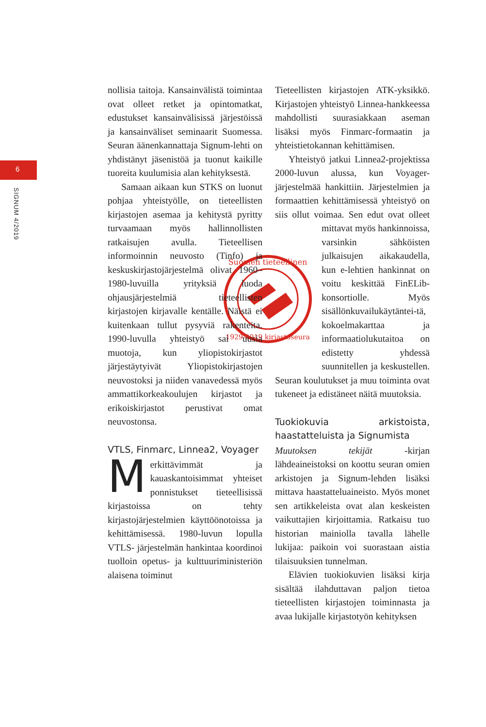6
SIGNUM 4/2019
Suomen tieteellinen
1929-2019 kirjastoseura
nollisia taitoja. Kansainvälistä toimintaa ovat olleet retket ja opintomatkat, edustukset kansainvälisissä järjestöissä ja kansainväliset seminaarit Suomessa. Seuran äänenkannattaja Signum-lehti on yhdistänyt jäsenistöä ja tuonut kaikille tuoreita kuulumisia alan kehityksestä.
Samaan aikaan kun STKS on luonut pohjaa yhteistyölle, on tieteellisten kirjastojen asemaa ja kehitystä pyritty turvaamaan myös hallinnollisten ratkaisujen avulla. Tieteellisen informoinnin neuvosto (Tinfo) ja keskuskirjastojärjestelmä olivat 1960–1980-luvuilla yrityksiä luoda ohjausjärjestelmiä tieteellisten kirjastojen kirjavalle kentälle. Näistä ei kuitenkaan tullut pysyviä rakenteita. 1990-luvulla yhteistyö sai uusia muotoja, kun yliopistokirjastot järjestäytyivät Yliopistokirjastojen neuvostoksi ja niiden vanavedessä myös ammattikorkeakoulujen kirjastot ja erikoiskirjastot perustivat omat neuvostonsa.
VTLS, Finmarc, Linnea2, Voyager
Merkittävimmät ja kauaskantoisimmat yhteiset ponnistukset tieteellisissä kirjastoissa on tehty kirjastojärjestelmien käyttöönotoissa ja kehittämisessä. 1980-luvun lopulla VTLS- järjestelmän hankintaa koordinoi tuolloin opetus- ja kulttuuriministeriön alaisena toiminut
Tieteellisten kirjastojen ATK-yksikkö. Kirjastojen yhteistyö Linnea-hankkeessa mahdollisti suurasiakkaan aseman lisäksi myös Finmarc-formaatin ja yhteistietokannan kehittämisen.
Yhteistyö jatkui Linnea2-projektissa 2000-luvun alussa, kun Voyager-järjestelmää hankittiin. Järjestelmien ja formaattien kehittämisessä yhteistyö on siis ollut voimaa. Sen edut ovat olleet mittavat myös hankinnoissa, varsinkin sähköisten julkaisujen aikakaudella, kun e-lehtien hankinnat on voitu keskittää FinELib-konsortiolle. Myös sisällönkuvailukäytäntei-tä, kokoelmakarttaa ja informaatiolukutaitoa on edistetty yhdessä suunnitellen ja keskustellen. Seuran koulutukset ja muu toiminta ovat tukeneet ja edistäneet näitä muutoksia.
Tuokiokuvia arkistoista, haastatteluista ja Signumista
Muutoksen tekijät -kirjan lähdeaineistoksi on koottu seuran omien arkistojen ja Signum-lehden lisäksi mittava haastatteluaineisto. Myös monet sen artikkeleista ovat alan keskeisten vaikuttajien kirjoittamia. Ratkaisu tuo historian mainiolla tavalla lähelle lukijaa: paikoin voi suorastaan aistia tilaisuuksien tunnelman.
Elävien tuokiokuvien lisäksi kirja sisältää ilahduttavan paljon tietoa tieteellisten kirjastojen toiminnasta ja avaa lukijalle kirjastotyön kehityksen